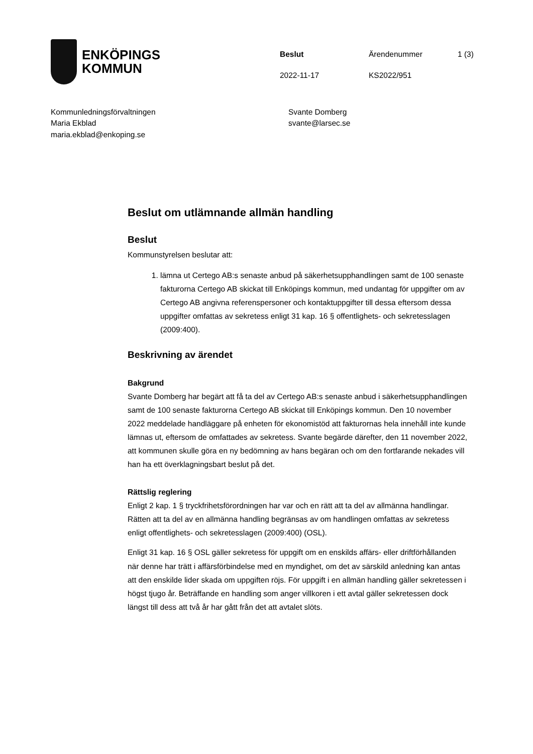ENKÖPINGS
KOMMUN
Beslut Ärendenummer 1 (3) 2022-11-17 KS2022/951
Kommunledningsförvaltningen
Maria Ekblad
maria.ekblad@enkoping.se
Svante Domberg
svante@larsec.se
Beslut om utlämnande allmän handling
Beslut
Kommunstyrelsen beslutar att:
1. lämna ut Certego AB:s senaste anbud på säkerhetsupphandlingen samt de 100 senaste fakturorna Certego AB skickat till Enköpings kommun, med undantag för uppgifter om av Certego AB angivna referenspersoner och kontaktuppgifter till dessa eftersom dessa uppgifter omfattas av sekretess enligt 31 kap. 16 § offentlighets- och sekretesslagen (2009:400).
Beskrivning av ärendet
Bakgrund
Svante Domberg har begärt att få ta del av Certego AB:s senaste anbud i säkerhetsupphandlingen samt de 100 senaste fakturorna Certego AB skickat till Enköpings kommun. Den 10 november 2022 meddelade handläggare på enheten för ekonomistöd att fakturornas hela innehåll inte kunde lämnas ut, eftersom de omfattades av sekretess. Svante begärde därefter, den 11 november 2022, att kommunen skulle göra en ny bedömning av hans begäran och om den fortfarande nekades vill han ha ett överklagningsbart beslut på det.
Rättslig reglering
Enligt 2 kap. 1 § tryckfrihetsförordningen har var och en rätt att ta del av allmänna handlingar. Rätten att ta del av en allmänna handling begränsas av om handlingen omfattas av sekretess enligt offentlighets- och sekretesslagen (2009:400) (OSL).
Enligt 31 kap. 16 § OSL gäller sekretess för uppgift om en enskilds affärs- eller driftförhållanden när denne har trätt i affärsförbindelse med en myndighet, om det av särskild anledning kan antas att den enskilde lider skada om uppgiften röjs. För uppgift i en allmän handling gäller sekretessen i högst tjugo år. Beträffande en handling som anger villkoren i ett avtal gäller sekretessen dock längst till dess att två år har gått från det att avtalet slöts.